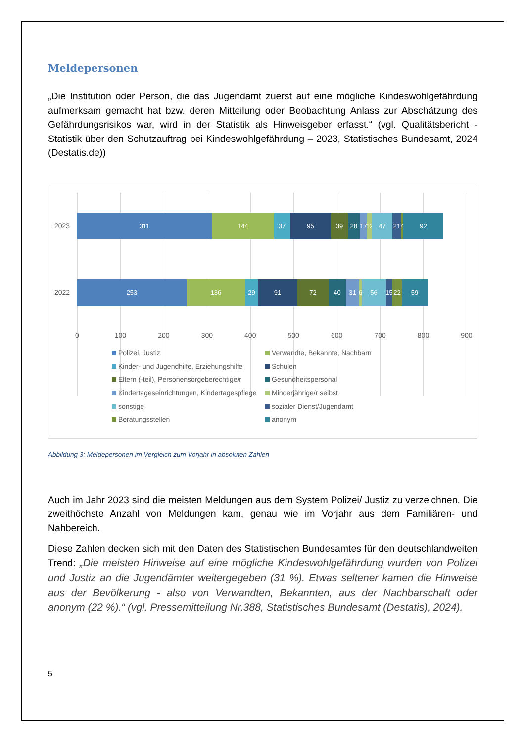Meldepersonen
„Die Institution oder Person, die das Jugendamt zuerst auf eine mögliche Kindeswohlgefährdung aufmerksam gemacht hat bzw. deren Mitteilung oder Beobachtung Anlass zur Abschätzung des Gefährdungsrisikos war, wird in der Statistik als Hinweisgeber erfasst.“ (vgl. Qualitätsbericht - Statistik über den Schutzauftrag bei Kindeswohlgefährdung – 2023, Statistisches Bundesamt, 2024 (Destatis.de))
2023
311 144 37 95 39 28 17 12 47 21 4 92
2022
253 136 29 91 72 40 31 6 56 15 22 59
0 100 200 300 400 500 600 700 800 900
Polizei, Justiz Verwandte, Bekannte, Nachbarn Kinder- und Jugendhilfe, Erziehungshilfe Schulen Eltern (-teil), Personensorgeberechtige/r Gesundheitspersonal Kindertageseinrichtungen, Kindertagespflege Minderjährige/r selbst sonstige sozialer Dienst/Jugendamt Beratungsstellen anonym
Abbildung 3: Meldepersonen im Vergleich zum Vorjahr in absoluten Zahlen
Auch im Jahr 2023 sind die meisten Meldungen aus dem System Polizei/ Justiz zu verzeichnen. Die zweithöchste Anzahl von Meldungen kam, genau wie im Vorjahr aus dem Familiären- und Nahbereich.
Diese Zahlen decken sich mit den Daten des Statistischen Bundesamtes für den deutschlandweiten Trend: „Die meisten Hinweise auf eine mögliche Kindeswohlgefährdung wurden von Polizei und Justiz an die Jugendämter weitergegeben (31 %). Etwas seltener kamen die Hinweise aus der Bevölkerung - also von Verwandten, Bekannten, aus der Nachbarschaft oder anonym (22 %).“ (vgl. Pressemitteilung Nr.388, Statistisches Bundesamt (Destatis), 2024).
5